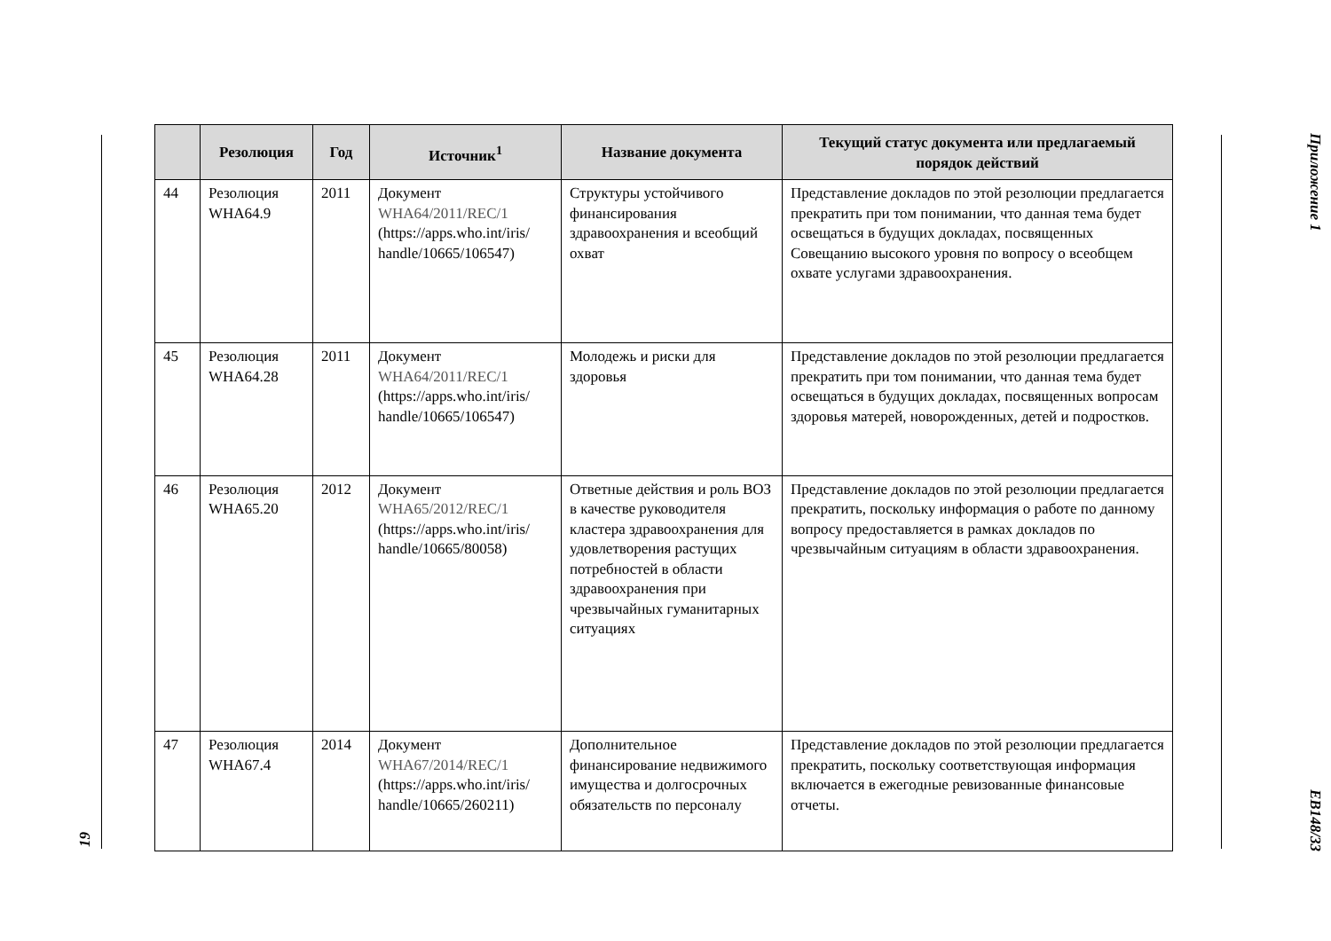19
| | Резолюция | Год | Источник<sup>1</sup> | Название документа | Текущий статус документа или предлагаемый порядок действий |
| --- | --- | --- | --- | --- | --- |
| 44 | Резолюция WHA64.9 | 2011 | Документ WHA64/2011/REC/1 (https://apps.who.int/iris/ handle/10665/106547) | Структуры устойчивого финансирования здравоохранения и всеобщий охват | Представление докладов по этой резолюции предлагается прекратить при том понимании, что данная тема будет освещаться в будущих докладах, посвященных Совещанию высокого уровня по вопросу о всеобщем охвате услугами здравоохранения. |
| 45 | Резолюция WHA64.28 | 2011 | Документ WHA64/2011/REC/1 (https://apps.who.int/iris/ handle/10665/106547) | Молодежь и риски для здоровья | Представление докладов по этой резолюции предлагается прекратить при том понимании, что данная тема будет освещаться в будущих докладах, посвященных вопросам здоровья матерей, новорожденных, детей и подростков. |
| 46 | Резолюция WHA65.20 | 2012 | Документ WHA65/2012/REC/1 (https://apps.who.int/iris/ handle/10665/80058) | Ответные действия и роль ВОЗ в качестве руководителя кластера здравоохранения для удовлетворения растущих потребностей в области здравоохранения при чрезвычайных гуманитарных ситуациях | Представление докладов по этой резолюции предлагается прекратить, поскольку информация о работе по данному вопросу предоставляется в рамках докладов по чрезвычайным ситуациям в области здравоохранения. |
| 47 | Резолюция WHA67.4 | 2014 | Документ WHA67/2014/REC/1 (https://apps.who.int/iris/ handle/10665/260211) | Дополнительное финансирование недвижимого имущества и долгосрочных обязательств по персоналу | Представление докладов по этой резолюции предлагается прекратить, поскольку соответствующая информация включается в ежегодные ревизованные финансовые отчеты. |
Приложение 1
EB148/33